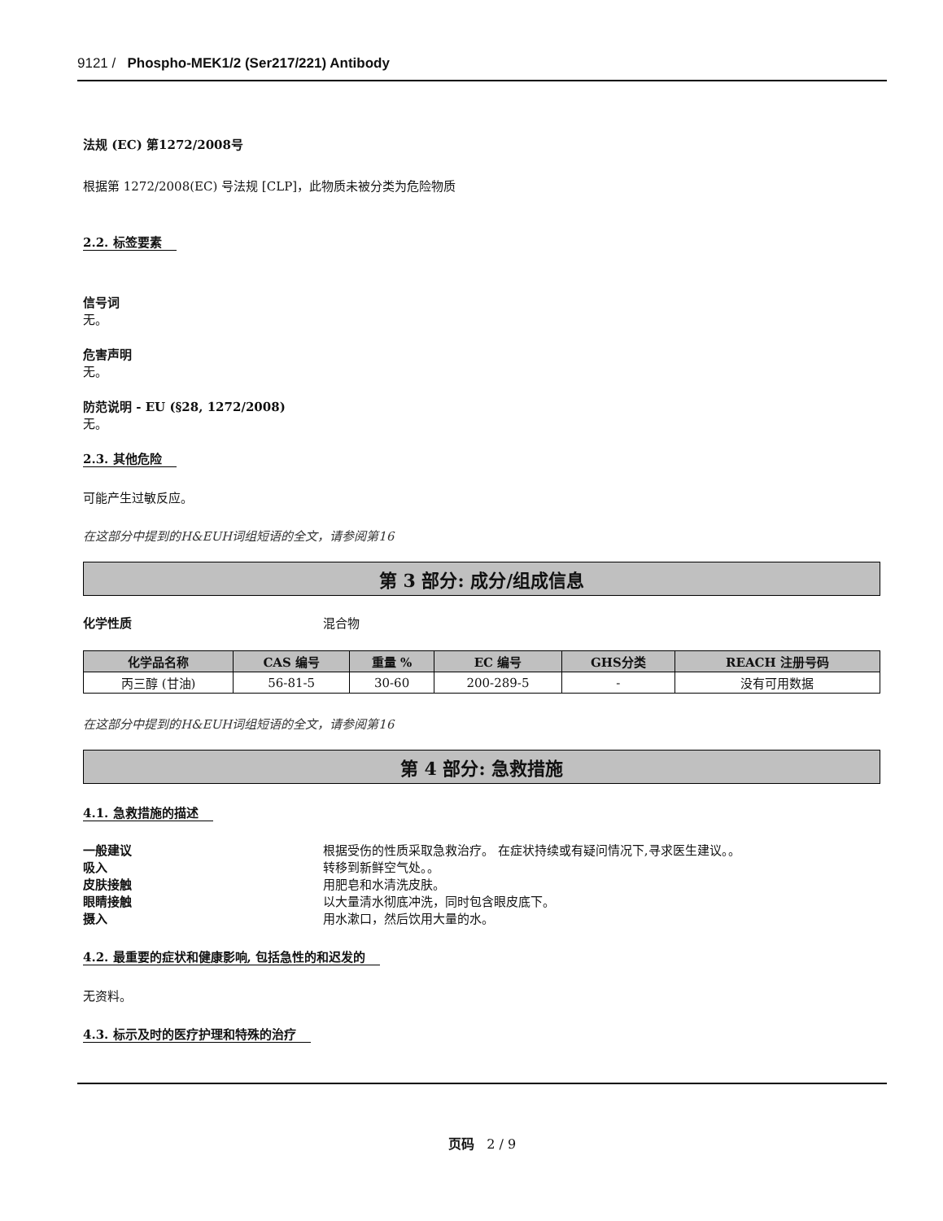9121 / Phospho-MEK1/2 (Ser217/221) Antibody
法规 (EC) 第1272/2008号
根据第 1272/2008(EC) 号法规 [CLP]，此物质未被分类为危险物质
2.2. 标签要素
信号词
无。
危害声明
无。
防范说明 - EU (§28, 1272/2008)
无。
2.3. 其他危险
可能产生过敏反应。
在这部分中提到的H&EUH词组短语的全文，请参阅第16
第 3 部分: 成分/组成信息
化学性质 混合物
| 化学品名称 | CAS 编号 | 重量 % | EC 编号 | GHS分类 | REACH 注册号码 |
| --- | --- | --- | --- | --- | --- |
| 丙三醇 (甘油) | 56-81-5 | 30-60 | 200-289-5 | - | 没有可用数据 |
在这部分中提到的H&EUH词组短语的全文，请参阅第16
第 4 部分: 急救措施
4.1. 急救措施的描述
一般建议 根据受伤的性质采取急救治疗。 在症状持续或有疑问情况下,寻求医生建议。。
吸入 转移到新鲜空气处。。
皮肤接触 用肥皂和水清洗皮肤。
眼睛接触 以大量清水彻底冲洗，同时包含眼皮底下。
摄入 用水漱口，然后饮用大量的水。
4.2. 最重要的症状和健康影响, 包括急性的和迟发的
无资料。
4.3. 标示及时的医疗护理和特殊的治疗
页码 2 / 9